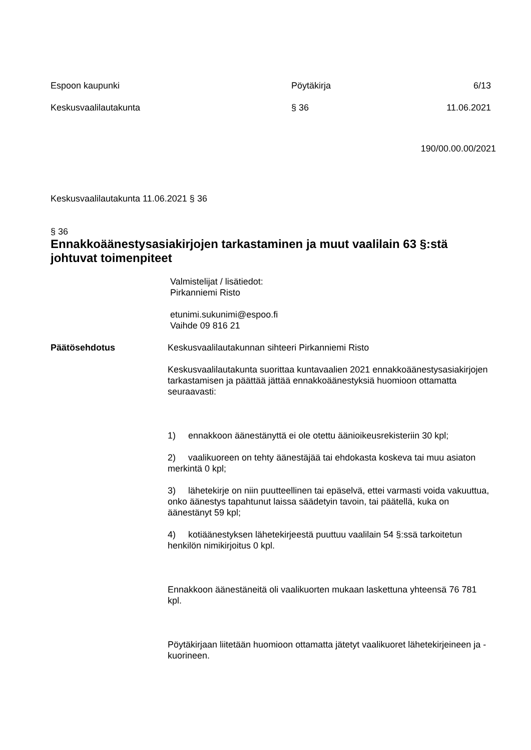Espoon kaupunki Pöytäkirja 6/13
Keskusvaalilautakunta § 36 11.06.2021
190/00.00.00/2021
Keskusvaalilautakunta 11.06.2021 § 36
§ 36
Ennakkoäänestysasiakirjojen tarkastaminen ja muut vaalilain 63 §:stä johtuvat toimenpiteet
Valmistelijat / lisätiedot:
Pirkanniemi Risto
etunimi.sukunimi@espoo.fi
Vaihde 09 816 21
Päätösehdotus Keskusvaalilautakunnan sihteeri Pirkanniemi Risto
Keskusvaalilautakunta suorittaa kuntavaalien 2021 ennakkoäänestysasiakirjojen tarkastamisen ja päättää jättää ennakkoäänestyksiä huomioon ottamatta seuraavasti:
1) ennakkoon äänestänyttä ei ole otettu äänioikeusrekisteriin 30 kpl;
2) vaalikuoreen on tehty äänestäjää tai ehdokasta koskeva tai muu asiaton merkintä 0 kpl;
3) lähetekirje on niin puutteellinen tai epäselvä, ettei varmasti voida vakuuttua, onko äänestys tapahtunut laissa säädetyin tavoin, tai päätellä, kuka on äänestänyt 59 kpl;
4) kotiäänestyksen lähetekirjeestä puuttuu vaalilain 54 §:ssä tarkoitetun henkilön nimikirjoitus 0 kpl.
Ennakkoon äänestäneitä oli vaalikuorten mukaan laskettuna yhteensä 76 781 kpl.
Pöytäkirjaan liitetään huomioon ottamatta jätetyt vaalikuoret lähetekirjeineen ja -kuorineen.